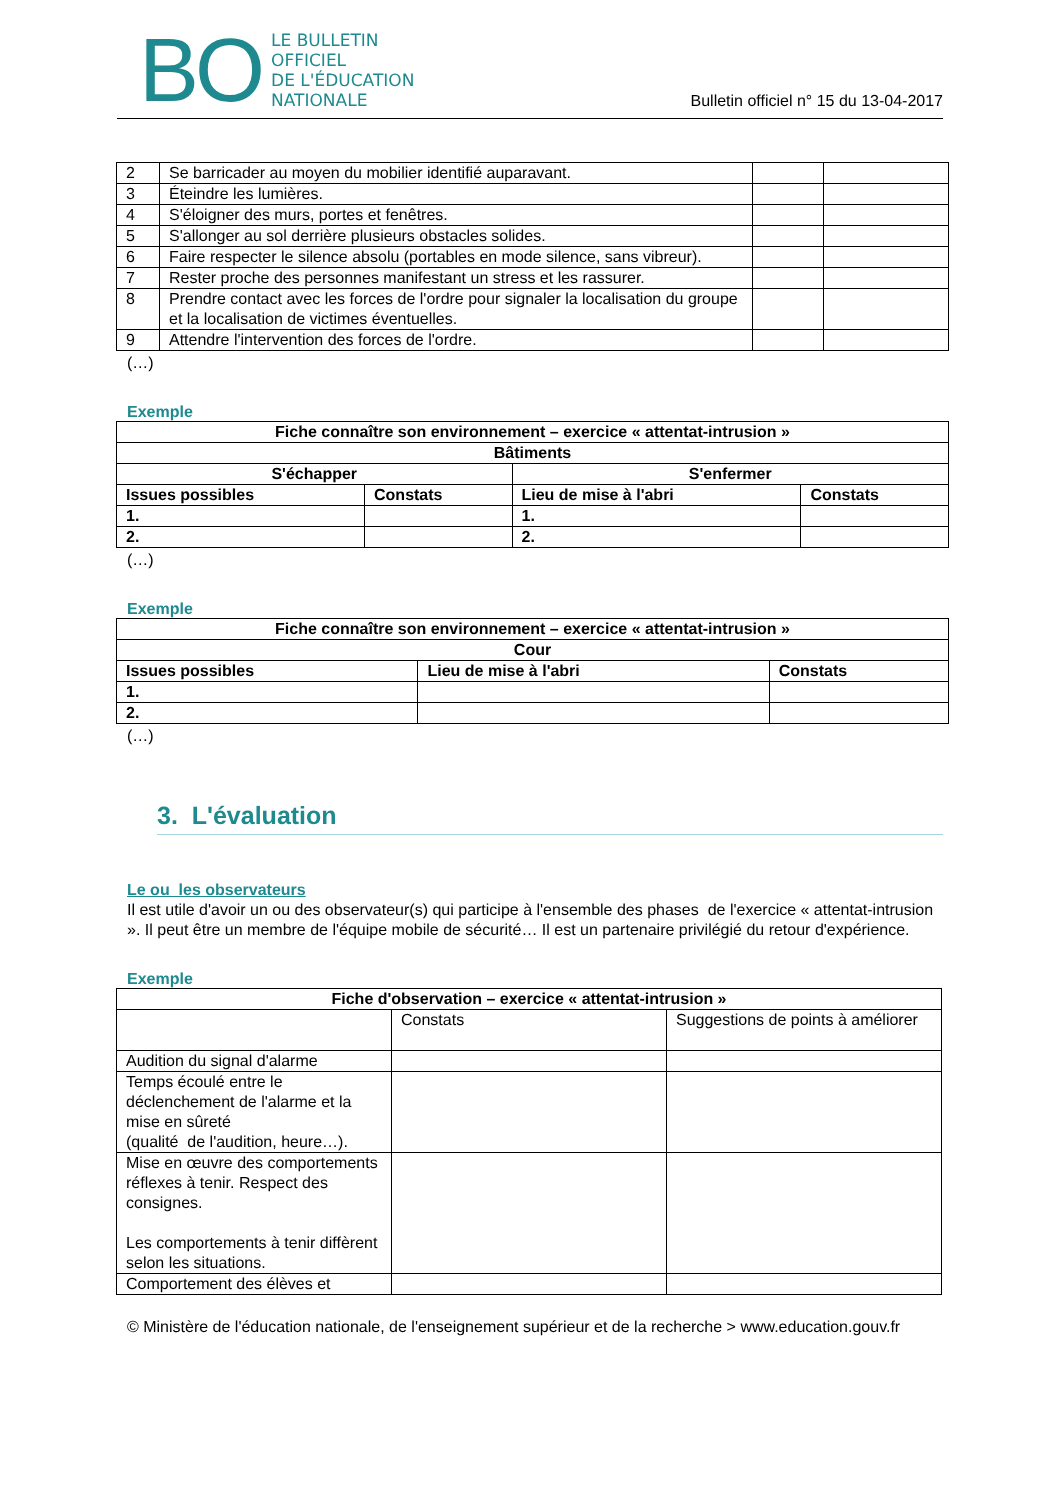BO
LE BULLETIN
OFFICIEL
DE L'ÉDUCATION
NATIONALE
Bulletin officiel n° 15 du 13-04-2017
| 2 | Se barricader au moyen du mobilier identifié auparavant. | | |
| 3 | Éteindre les lumières. | | |
| 4 | S'éloigner des murs, portes et fenêtres. | | |
| 5 | S'allonger au sol derrière plusieurs obstacles solides. | | |
| 6 | Faire respecter le silence absolu (portables en mode silence, sans vibreur). | | |
| 7 | Rester proche des personnes manifestant un stress et les rassurer. | | |
| 8 | Prendre contact avec les forces de l'ordre pour signaler la localisation du groupe et la localisation de victimes éventuelles. | | |
| 9 | Attendre l'intervention des forces de l'ordre. | | |
(…)
Exemple
| Fiche connaître son environnement – exercice « attentat-intrusion » | | | |
| --- | --- | --- | --- |
| Bâtiments | | | |
| S'échapper | | S'enfermer | |
| Issues possibles | Constats | Lieu de mise à l'abri | Constats |
| 1. | | 1. | |
| 2. | | 2. | |
(…)
Exemple
| Fiche connaître son environnement – exercice « attentat-intrusion » | | |
| --- | --- | --- |
| Cour | | |
| Issues possibles | Lieu de mise à l'abri | Constats |
| 1. | | |
| 2. | | |
(…)
3. L'évaluation
Le ou les observateurs
Il est utile d'avoir un ou des observateur(s) qui participe à l'ensemble des phases de l'exercice « attentat-intrusion ». Il peut être un membre de l'équipe mobile de sécurité… Il est un partenaire privilégié du retour d'expérience.
Exemple
| Fiche d'observation – exercice « attentat-intrusion » | | |
| --- | --- | --- |
| | Constats | Suggestions de points à améliorer |
| Audition du signal d'alarme | | |
| Temps écoulé entre le déclenchement de l'alarme et la mise en sûreté (qualité de l'audition, heure…). | | |
| Mise en œuvre des comportements réflexes à tenir. Respect des consignes. Les comportements à tenir diffèrent selon les situations. | | |
| Comportement des élèves et | | |
© Ministère de l'éducation nationale, de l'enseignement supérieur et de la recherche > www.education.gouv.fr